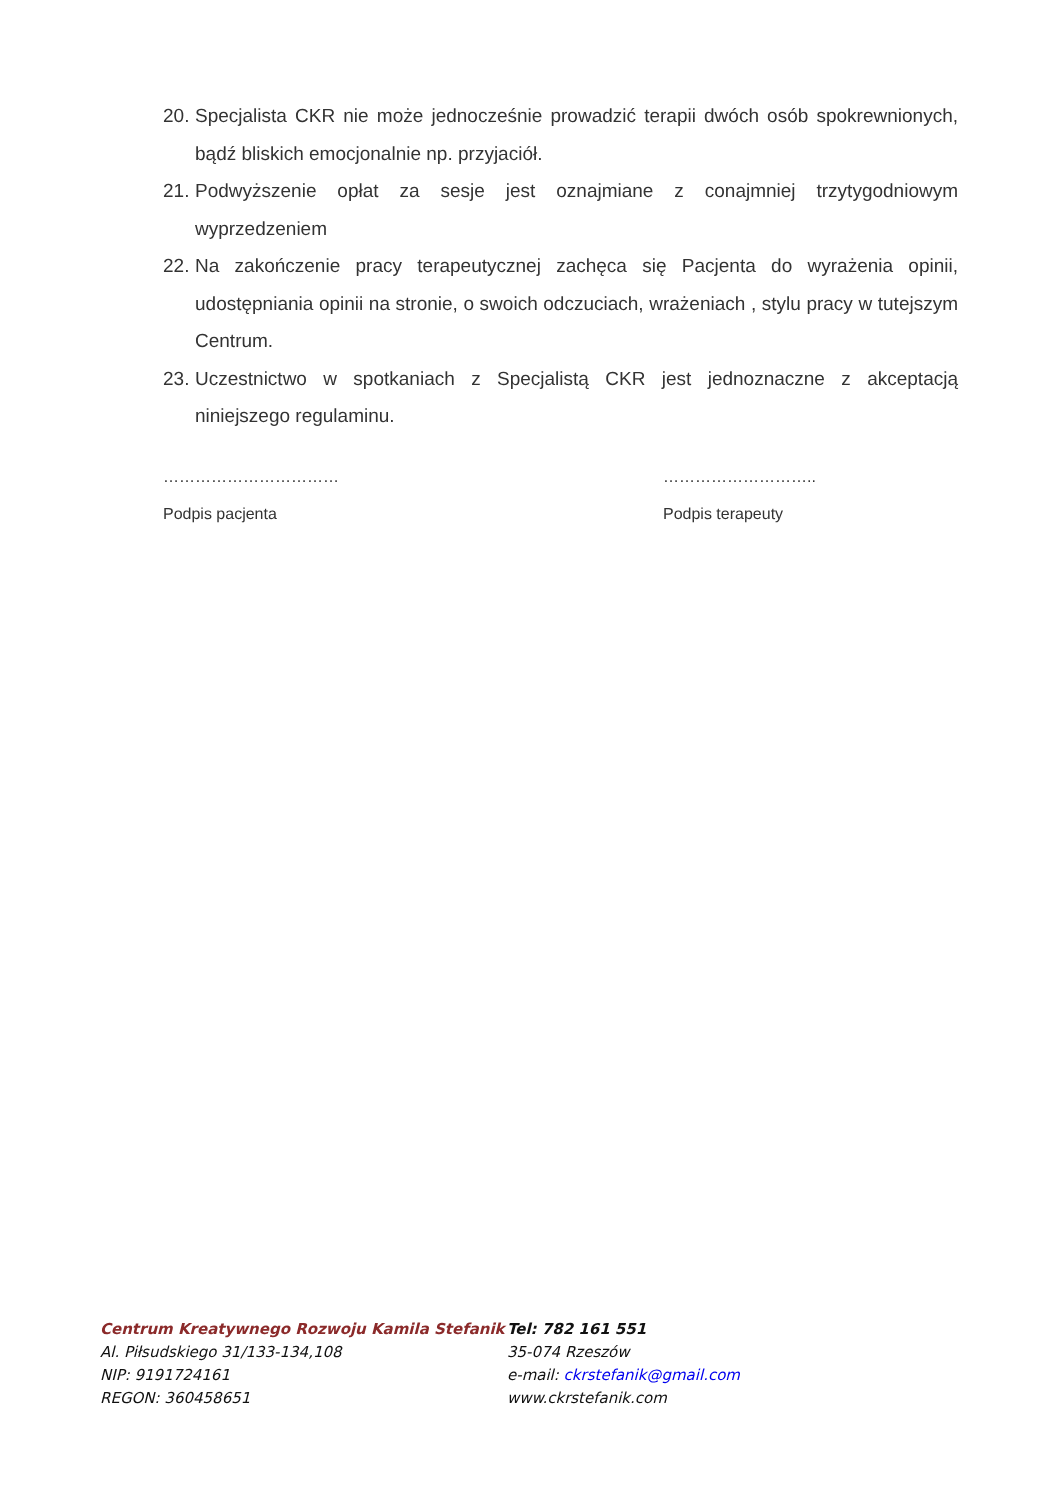20. Specjalista CKR nie może jednocześnie prowadzić terapii dwóch osób spokrewnionych, bądź bliskich emocjonalnie np. przyjaciół.
21. Podwyższenie opłat za sesje jest oznajmiane z conajmniej trzytygodniowym wyprzedzeniem
22. Na zakończenie pracy terapeutycznej zachęca się Pacjenta do wyrażenia opinii, udostępniania opinii na stronie, o swoich odczuciach, wrażeniach , stylu pracy w tutejszym Centrum.
23. Uczestnictwo w spotkaniach z Specjalistą CKR jest jednoznaczne z akceptacją niniejszego regulaminu.
……………………………
Podpis pacjenta
………………………..
Podpis terapeuty
Centrum Kreatywnego Rozwoju Kamila Stefanik
Al. Piłsudskiego 31/133-134,108
NIP: 9191724161
REGON: 360458651
Tel: 782 161 551
35-074 Rzeszów
e-mail: ckrstefanik@gmail.com
www.ckrstefanik.com